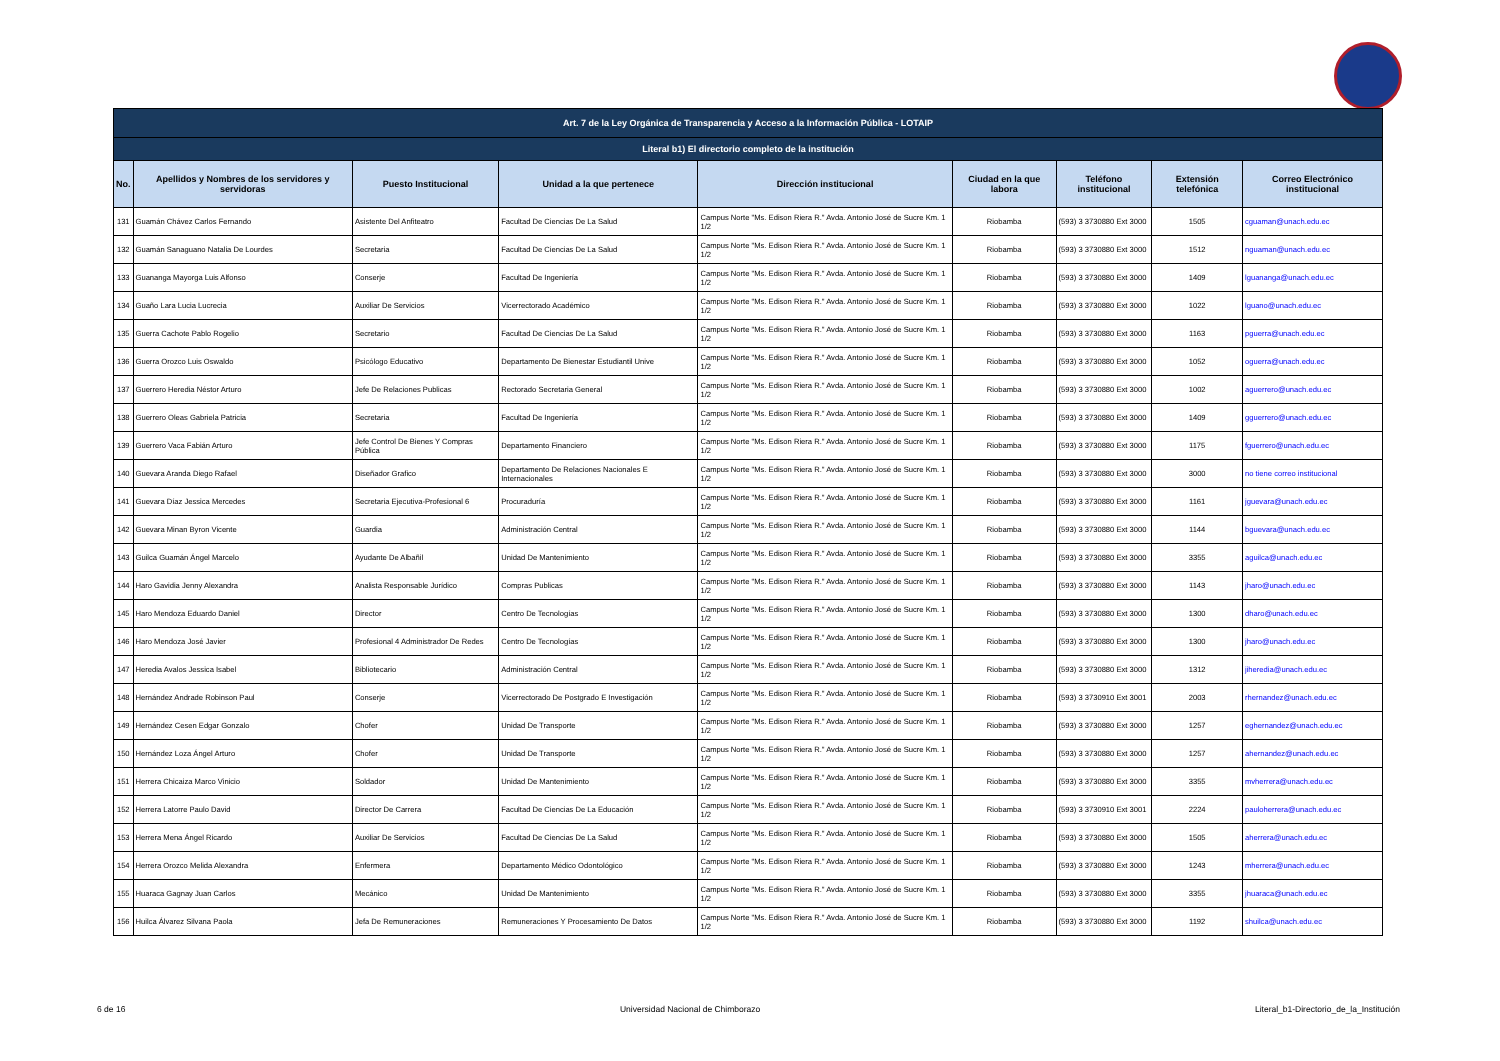| Art. 7 de la Ley Orgánica de Transparencia y Acceso a la Información Pública - LOTAIP | | | | | | | | |
| Literal b1) El directorio completo de la institución | | | | | | | | |
| No. | Apellidos y Nombres de los servidores y servidoras | Puesto Institucional | Unidad a la que pertenece | Dirección institucional | Ciudad en la que labora | Teléfono institucional | Extensión telefónica | Correo Electrónico institucional |
| 131 | Guamán Chávez Carlos Fernando | Asistente Del Anfiteatro | Facultad De Ciencias De La Salud | Campus Norte "Ms. Edison Riera R." Avda. Antonio José de Sucre Km. 1 1/2 | Riobamba | (593) 3 3730880 Ext 3000 | 1505 | cguaman@unach.edu.ec |
| 132 | Guamán Sanaguano Natalia De Lourdes | Secretaria | Facultad De Ciencias De La Salud | Campus Norte "Ms. Edison Riera R." Avda. Antonio José de Sucre Km. 1 1/2 | Riobamba | (593) 3 3730880 Ext 3000 | 1512 | nguaman@unach.edu.ec |
| 133 | Guananga Mayorga Luis Alfonso | Conserje | Facultad De Ingeniería | Campus Norte "Ms. Edison Riera R." Avda. Antonio José de Sucre Km. 1 1/2 | Riobamba | (593) 3 3730880 Ext 3000 | 1409 | lguananga@unach.edu.ec |
| 134 | Guaño Lara Lucia Lucrecia | Auxiliar De Servicios | Vicerrectorado Académico | Campus Norte "Ms. Edison Riera R." Avda. Antonio José de Sucre Km. 1 1/2 | Riobamba | (593) 3 3730880 Ext 3000 | 1022 | lguano@unach.edu.ec |
| 135 | Guerra Cachote Pablo Rogelio | Secretario | Facultad De Ciencias De La Salud | Campus Norte "Ms. Edison Riera R." Avda. Antonio José de Sucre Km. 1 1/2 | Riobamba | (593) 3 3730880 Ext 3000 | 1163 | pguerra@unach.edu.ec |
| 136 | Guerra Orozco Luis Oswaldo | Psicólogo Educativo | Departamento De Bienestar Estudiantil Unive | Campus Norte "Ms. Edison Riera R." Avda. Antonio José de Sucre Km. 1 1/2 | Riobamba | (593) 3 3730880 Ext 3000 | 1052 | oguerra@unach.edu.ec |
| 137 | Guerrero Heredia Néstor Arturo | Jefe De Relaciones Publicas | Rectorado Secretaria General | Campus Norte "Ms. Edison Riera R." Avda. Antonio José de Sucre Km. 1 1/2 | Riobamba | (593) 3 3730880 Ext 3000 | 1002 | aguerrero@unach.edu.ec |
| 138 | Guerrero Oleas Gabriela Patricia | Secretaria | Facultad De Ingeniería | Campus Norte "Ms. Edison Riera R." Avda. Antonio José de Sucre Km. 1 1/2 | Riobamba | (593) 3 3730880 Ext 3000 | 1409 | gguerrero@unach.edu.ec |
| 139 | Guerrero Vaca Fabián Arturo | Jefe Control De Bienes Y Compras Pública | Departamento Financiero | Campus Norte "Ms. Edison Riera R." Avda. Antonio José de Sucre Km. 1 1/2 | Riobamba | (593) 3 3730880 Ext 3000 | 1175 | fguerrero@unach.edu.ec |
| 140 | Guevara Aranda Diego Rafael | Diseñador Grafico | Departamento De Relaciones Nacionales E Internacionales | Campus Norte "Ms. Edison Riera R." Avda. Antonio José de Sucre Km. 1 1/2 | Riobamba | (593) 3 3730880 Ext 3000 | 3000 | no tiene correo institucional |
| 141 | Guevara Díaz Jessica Mercedes | Secretaria Ejecutiva-Profesional 6 | Procuraduría | Campus Norte "Ms. Edison Riera R." Avda. Antonio José de Sucre Km. 1 1/2 | Riobamba | (593) 3 3730880 Ext 3000 | 1161 | jguevara@unach.edu.ec |
| 142 | Guevara Minan Byron Vicente | Guardia | Administración Central | Campus Norte "Ms. Edison Riera R." Avda. Antonio José de Sucre Km. 1 1/2 | Riobamba | (593) 3 3730880 Ext 3000 | 1144 | bguevara@unach.edu.ec |
| 143 | Guilca Guamán Ángel Marcelo | Ayudante De Albañil | Unidad De Mantenimiento | Campus Norte "Ms. Edison Riera R." Avda. Antonio José de Sucre Km. 1 1/2 | Riobamba | (593) 3 3730880 Ext 3000 | 3355 | aguilca@unach.edu.ec |
| 144 | Haro Gavidia Jenny Alexandra | Analista Responsable Jurídico | Compras Publicas | Campus Norte "Ms. Edison Riera R." Avda. Antonio José de Sucre Km. 1 1/2 | Riobamba | (593) 3 3730880 Ext 3000 | 1143 | jharo@unach.edu.ec |
| 145 | Haro Mendoza Eduardo Daniel | Director | Centro De Tecnologías | Campus Norte "Ms. Edison Riera R." Avda. Antonio José de Sucre Km. 1 1/2 | Riobamba | (593) 3 3730880 Ext 3000 | 1300 | dharo@unach.edu.ec |
| 146 | Haro Mendoza José Javier | Profesional 4 Administrador De Redes | Centro De Tecnologías | Campus Norte "Ms. Edison Riera R." Avda. Antonio José de Sucre Km. 1 1/2 | Riobamba | (593) 3 3730880 Ext 3000 | 1300 | jharo@unach.edu.ec |
| 147 | Heredia Avalos Jessica Isabel | Bibliotecario | Administración Central | Campus Norte "Ms. Edison Riera R." Avda. Antonio José de Sucre Km. 1 1/2 | Riobamba | (593) 3 3730880 Ext 3000 | 1312 | jiheredia@unach.edu.ec |
| 148 | Hernández Andrade Robinson Paul | Conserje | Vicerrectorado De Postgrado E Investigación | Campus Norte "Ms. Edison Riera R." Avda. Antonio José de Sucre Km. 1 1/2 | Riobamba | (593) 3 3730910 Ext 3001 | 2003 | rhernandez@unach.edu.ec |
| 149 | Hernández Cesen Edgar Gonzalo | Chofer | Unidad De Transporte | Campus Norte "Ms. Edison Riera R." Avda. Antonio José de Sucre Km. 1 1/2 | Riobamba | (593) 3 3730880 Ext 3000 | 1257 | eghernandez@unach.edu.ec |
| 150 | Hernández Loza Ángel Arturo | Chofer | Unidad De Transporte | Campus Norte "Ms. Edison Riera R." Avda. Antonio José de Sucre Km. 1 1/2 | Riobamba | (593) 3 3730880 Ext 3000 | 1257 | ahernandez@unach.edu.ec |
| 151 | Herrera Chicaiza Marco Vinicio | Soldador | Unidad De Mantenimiento | Campus Norte "Ms. Edison Riera R." Avda. Antonio José de Sucre Km. 1 1/2 | Riobamba | (593) 3 3730880 Ext 3000 | 3355 | mvherrera@unach.edu.ec |
| 152 | Herrera Latorre Paulo David | Director De Carrera | Facultad De Ciencias De La Educación | Campus Norte "Ms. Edison Riera R." Avda. Antonio José de Sucre Km. 1 1/2 | Riobamba | (593) 3 3730910 Ext 3001 | 2224 | pauloherrera@unach.edu.ec |
| 153 | Herrera Mena Ángel Ricardo | Auxiliar De Servicios | Facultad De Ciencias De La Salud | Campus Norte "Ms. Edison Riera R." Avda. Antonio José de Sucre Km. 1 1/2 | Riobamba | (593) 3 3730880 Ext 3000 | 1505 | aherrera@unach.edu.ec |
| 154 | Herrera Orozco Melida Alexandra | Enfermera | Departamento Médico Odontológico | Campus Norte "Ms. Edison Riera R." Avda. Antonio José de Sucre Km. 1 1/2 | Riobamba | (593) 3 3730880 Ext 3000 | 1243 | mherrera@unach.edu.ec |
| 155 | Huaraca Gagnay Juan Carlos | Mecánico | Unidad De Mantenimiento | Campus Norte "Ms. Edison Riera R." Avda. Antonio José de Sucre Km. 1 1/2 | Riobamba | (593) 3 3730880 Ext 3000 | 3355 | jhuaraca@unach.edu.ec |
| 156 | Huilca Álvarez Silvana Paola | Jefa De Remuneraciones | Remuneraciones Y Procesamiento De Datos | Campus Norte "Ms. Edison Riera R." Avda. Antonio José de Sucre Km. 1 1/2 | Riobamba | (593) 3 3730880 Ext 3000 | 1192 | shuilca@unach.edu.ec |
6 de 16 Universidad Nacional de Chimborazo Literal_b1-Directorio_de_la_Institución